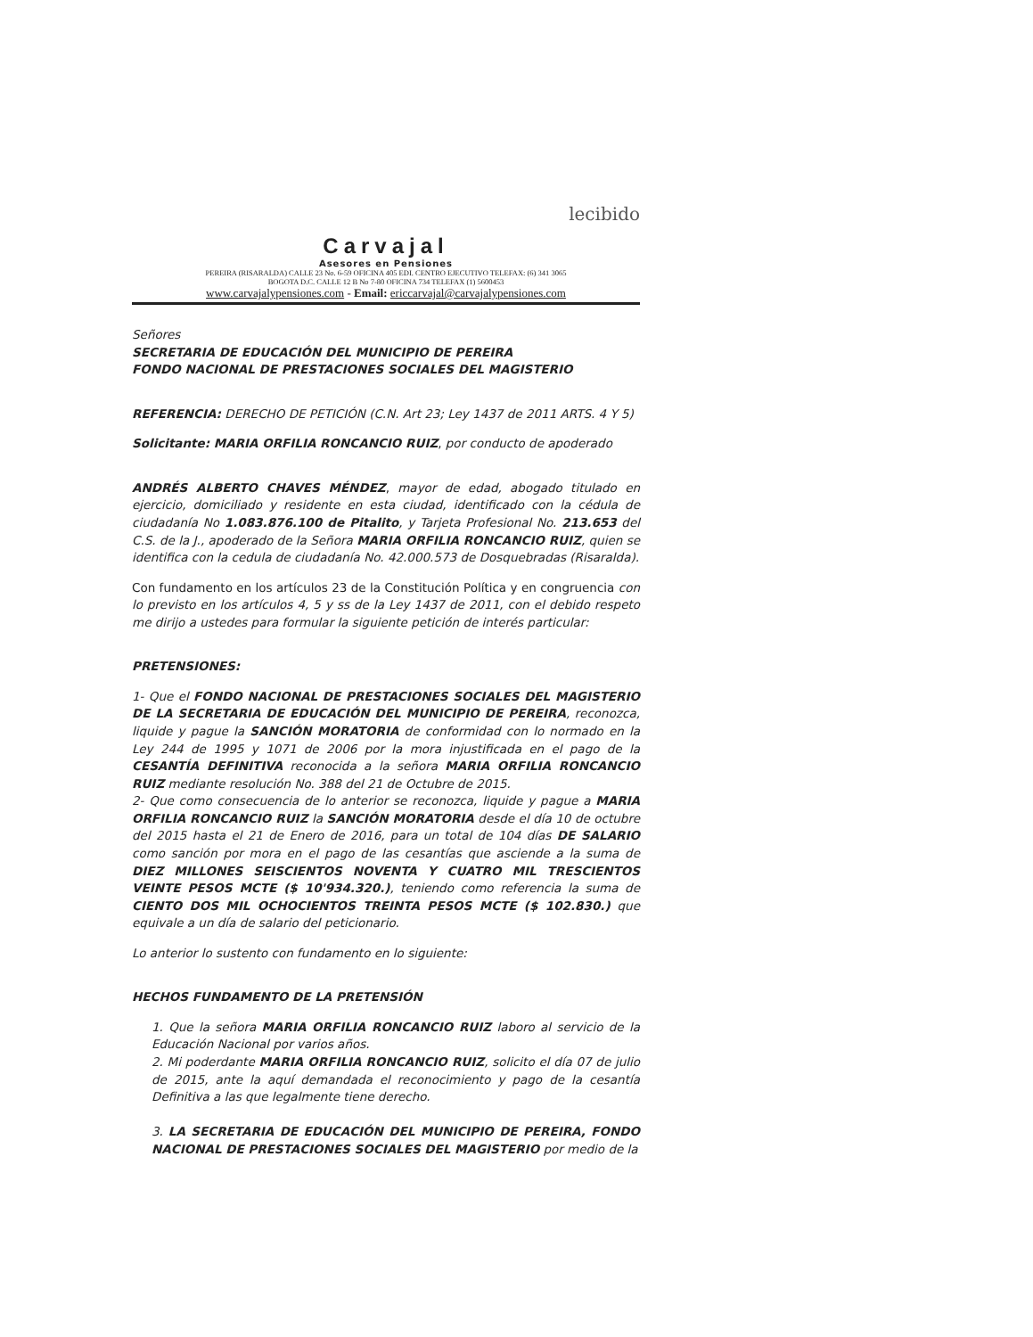lecibido
Carvajal
Asesores en Pensiones
PEREIRA (RISARALDA) CALLE 23 No. 6-59 OFICINA 405 EDI. CENTRO EJECUTIVO TELEFAX: (6) 341 3065
BOGOTA D.C. CALLE 12 B No 7-80 OFICINA 734 TELEFAX (1) 5600453
www.carvajalypensiones.com - Email: ericcarvajal@carvajalypensiones.com
Señores
SECRETARIA DE EDUCACIÓN DEL MUNICIPIO DE PEREIRA
FONDO NACIONAL DE PRESTACIONES SOCIALES DEL MAGISTERIO
REFERENCIA: DERECHO DE PETICIÓN (C.N. Art 23; Ley 1437 de 2011 ARTS. 4 Y 5)
Solicitante: MARIA ORFILIA RONCANCIO RUIZ, por conducto de apoderado
ANDRÉS ALBERTO CHAVES MÉNDEZ, mayor de edad, abogado titulado en ejercicio, domiciliado y residente en esta ciudad, identificado con la cédula de ciudadanía No 1.083.876.100 de Pitalito, y Tarjeta Profesional No. 213.653 del C.S. de la J., apoderado de la Señora MARIA ORFILIA RONCANCIO RUIZ, quien se identifica con la cedula de ciudadanía No. 42.000.573 de Dosquebradas (Risaralda).
Con fundamento en los artículos 23 de la Constitución Política y en congruencia con lo previsto en los artículos 4, 5 y ss de la Ley 1437 de 2011, con el debido respeto me dirijo a ustedes para formular la siguiente petición de interés particular:
PRETENSIONES:
1- Que el FONDO NACIONAL DE PRESTACIONES SOCIALES DEL MAGISTERIO DE LA SECRETARIA DE EDUCACIÓN DEL MUNICIPIO DE PEREIRA, reconozca, liquide y pague la SANCIÓN MORATORIA de conformidad con lo normado en la Ley 244 de 1995 y 1071 de 2006 por la mora injustificada en el pago de la CESANTÍA DEFINITIVA reconocida a la señora MARIA ORFILIA RONCANCIO RUIZ mediante resolución No. 388 del 21 de Octubre de 2015.
2- Que como consecuencia de lo anterior se reconozca, liquide y pague a MARIA ORFILIA RONCANCIO RUIZ la SANCIÓN MORATORIA desde el día 10 de octubre del 2015 hasta el 21 de Enero de 2016, para un total de 104 días DE SALARIO como sanción por mora en el pago de las cesantías que asciende a la suma de DIEZ MILLONES SEISCIENTOS NOVENTA Y CUATRO MIL TRESCIENTOS VEINTE PESOS MCTE ($ 10'934.320.), teniendo como referencia la suma de CIENTO DOS MIL OCHOCIENTOS TREINTA PESOS MCTE ($ 102.830.) que equivale a un día de salario del peticionario.
Lo anterior lo sustento con fundamento en lo siguiente:
HECHOS FUNDAMENTO DE LA PRETENSIÓN
1. Que la señora MARIA ORFILIA RONCANCIO RUIZ laboro al servicio de la Educación Nacional por varios años.
2. Mi poderdante MARIA ORFILIA RONCANCIO RUIZ, solicito el día 07 de julio de 2015, ante la aquí demandada el reconocimiento y pago de la cesantía Definitiva a las que legalmente tiene derecho.
3. LA SECRETARIA DE EDUCACIÓN DEL MUNICIPIO DE PEREIRA, FONDO NACIONAL DE PRESTACIONES SOCIALES DEL MAGISTERIO por medio de la